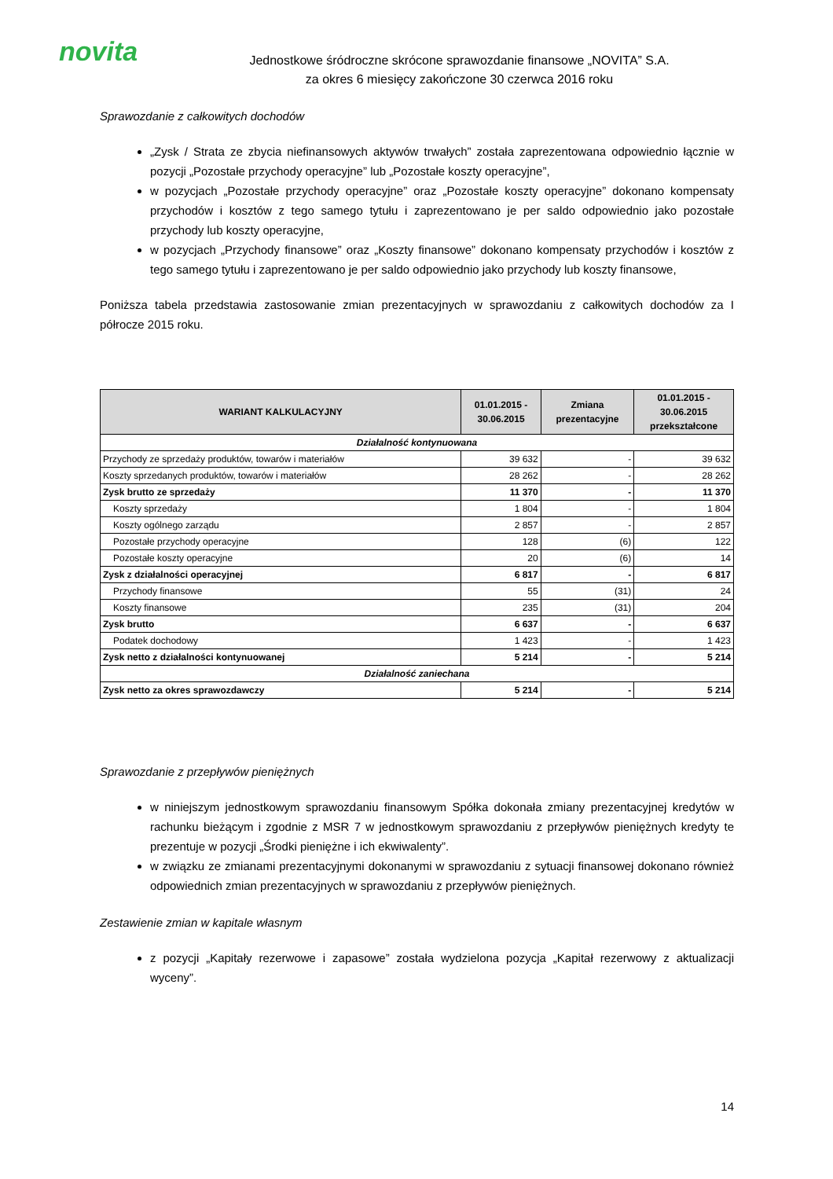novita
Jednostkowe śródroczne skrócone sprawozdanie finansowe „NOVITA” S.A.
za okres 6 miesięcy zakończone 30 czerwca 2016 roku
Sprawozdanie z całkowitych dochodów
„Zysk / Strata ze zbycia niefinansowych aktywów trwałych” została zaprezentowana odpowiednio łącznie w pozycji „Pozostałe przychody operacyjne” lub „Pozostałe koszty operacyjne”,
w pozycjach „Pozostałe przychody operacyjne” oraz „Pozostałe koszty operacyjne” dokonano kompensaty przychodów i kosztów z tego samego tytułu i zaprezentowano je per saldo odpowiednio jako pozostałe przychody lub koszty operacyjne,
w pozycjach „Przychody finansowe” oraz „Koszty finansowe” dokonano kompensaty przychodów i kosztów z tego samego tytułu i zaprezentowano je per saldo odpowiednio jako przychody lub koszty finansowe,
Poniższa tabela przedstawia zastosowanie zmian prezentacyjnych w sprawozdaniu z całkowitych dochodów za I półrocze 2015 roku.
| WARIANT KALKULACYJNY | 01.01.2015 - 30.06.2015 | Zmiana prezentacyjne | 01.01.2015 - 30.06.2015 przekształcone |
| --- | --- | --- | --- |
| Działalność kontynuowana | | | |
| Przychody ze sprzedaży produktów, towarów i materiałów | 39 632 | - | 39 632 |
| Koszty sprzedanych produktów, towarów i materiałów | 28 262 | - | 28 262 |
| Zysk brutto ze sprzedaży | 11 370 | - | 11 370 |
| Koszty sprzedaży | 1 804 | - | 1 804 |
| Koszty ogólnego zarządu | 2 857 | - | 2 857 |
| Pozostałe przychody operacyjne | 128 | (6) | 122 |
| Pozostałe koszty operacyjne | 20 | (6) | 14 |
| Zysk z działalności operacyjnej | 6 817 | - | 6 817 |
| Przychody finansowe | 55 | (31) | 24 |
| Koszty finansowe | 235 | (31) | 204 |
| Zysk brutto | 6 637 | - | 6 637 |
| Podatek dochodowy | 1 423 | - | 1 423 |
| Zysk netto z działalności kontynuowanej | 5 214 | - | 5 214 |
| Działalność zaniechana | | | |
| Zysk netto za okres sprawozdawczy | 5 214 | - | 5 214 |
Sprawozdanie z przepływów pieniężnych
w niniejszym jednostkowym sprawozdaniu finansowym Spółka dokonała zmiany prezentacyjnej kredytów w rachunku bieżącym i zgodnie z MSR 7 w jednostkowym sprawozdaniu z przepływów pieniężnych kredyty te prezentuje w pozycji „Środki pieniężne i ich ekwiwalenty”.
w związku ze zmianami prezentacyjnymi dokonanymi w sprawozdaniu z sytuacji finansowej dokonano również odpowiednich zmian prezentacyjnych w sprawozdaniu z przepływów pieniężnych.
Zestawienie zmian w kapitale własnym
z pozycji „Kapitały rezerwowe i zapasowe” została wydzielona pozycja „Kapitał rezerwowy z aktualizacji wyceny”.
14